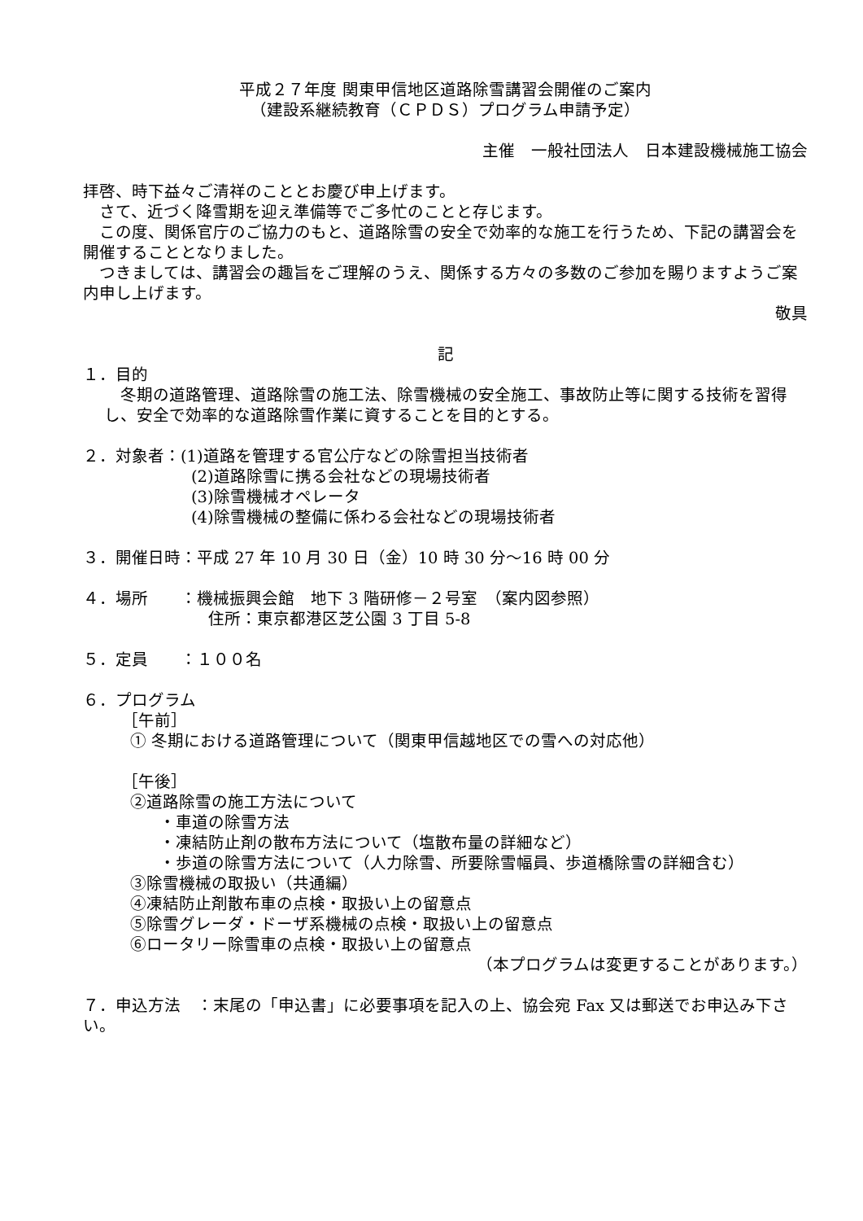平成２７年度 関東甲信地区道路除雪講習会開催のご案内
（建設系継続教育（ＣＰＤＳ）プログラム申請予定）
主催　一般社団法人　日本建設機械施工協会
拝啓、時下益々ご清祥のこととお慶び申上げます。
　さて、近づく降雪期を迎え準備等でご多忙のことと存じます。
　この度、関係官庁のご協力のもと、道路除雪の安全で効率的な施工を行うため、下記の講習会を開催することとなりました。
　つきましては、講習会の趣旨をご理解のうえ、関係する方々の多数のご参加を賜りますようご案内申し上げます。
敬具
記
１．目的
　冬期の道路管理、道路除雪の施工法、除雪機械の安全施工、事故防止等に関する技術を習得し、安全で効率的な道路除雪作業に資することを目的とする。
２．対象者：(1)道路を管理する官公庁などの除雪担当技術者
(2)道路除雪に携る会社などの現場技術者
(3)除雪機械オペレータ
(4)除雪機械の整備に係わる会社などの現場技術者
３．開催日時：平成 27 年 10 月 30 日（金）10 時 30 分～16 時 00 分
４．場所　　：機械振興会館　地下 3 階研修－２号室　（案内図参照）
住所：東京都港区芝公園 3 丁目 5-8
５．定員　　：１００名
６．プログラム
［午前］
① 冬期における道路管理について（関東甲信越地区での雪への対応他）
［午後］
②道路除雪の施工方法について
・車道の除雪方法
・凍結防止剤の散布方法について（塩散布量の詳細など）
・歩道の除雪方法について（人力除雪、所要除雪幅員、歩道橋除雪の詳細含む）
③除雪機械の取扱い（共通編）
④凍結防止剤散布車の点検・取扱い上の留意点
⑤除雪グレーダ・ドーザ系機械の点検・取扱い上の留意点
⑥ロータリー除雪車の点検・取扱い上の留意点
（本プログラムは変更することがあります。）
７．申込方法　：末尾の「申込書」に必要事項を記入の上、協会宛 Fax 又は郵送でお申込み下さい。